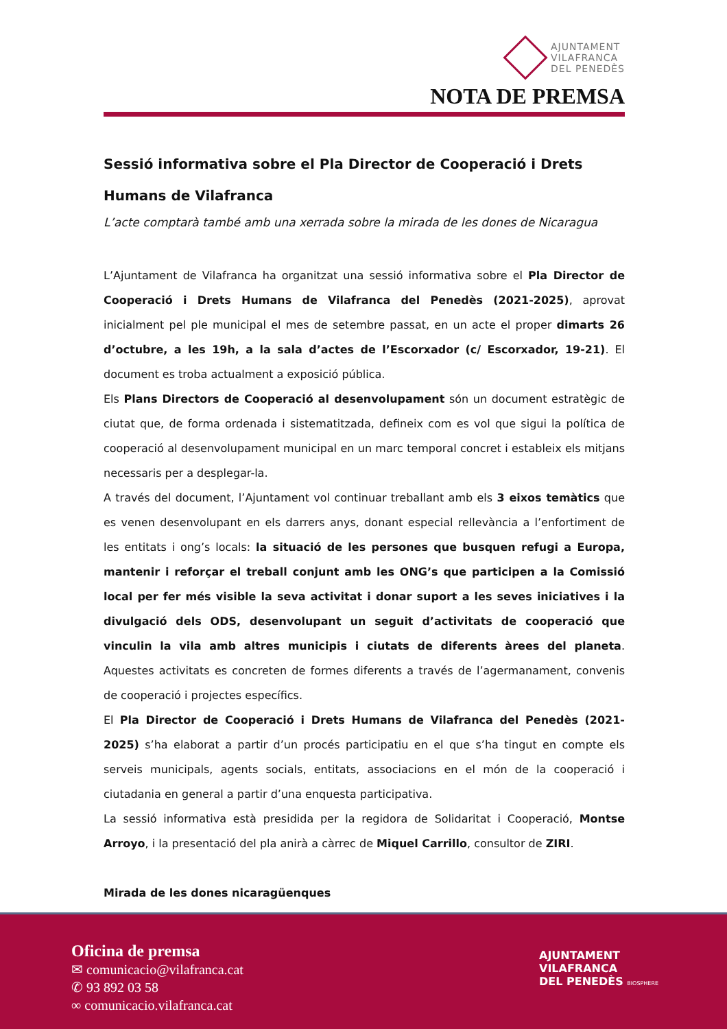AJUNTAMENT
VILAFRANCA
DEL PENEDÈS
NOTA DE PREMSA
Sessió informativa sobre el Pla Director de Cooperació i Drets Humans de Vilafranca
L’acte comptarà també amb una xerrada sobre la mirada de les dones de Nicaragua
L’Ajuntament de Vilafranca ha organitzat una sessió informativa sobre el Pla Director de Cooperació i Drets Humans de Vilafranca del Penedès (2021-2025), aprovat inicialment pel ple municipal el mes de setembre passat, en un acte el proper dimarts 26 d’octubre, a les 19h, a la sala d’actes de l’Escorxador (c/ Escorxador, 19-21). El document es troba actualment a exposició pública.
Els Plans Directors de Cooperació al desenvolupament són un document estratègic de ciutat que, de forma ordenada i sistematitzada, defineix com es vol que sigui la política de cooperació al desenvolupament municipal en un marc temporal concret i estableix els mitjans necessaris per a desplegar-la.
A través del document, l’Ajuntament vol continuar treballant amb els 3 eixos temàtics que es venen desenvolupant en els darrers anys, donant especial rellevància a l’enfortiment de les entitats i ong’s locals: la situació de les persones que busquen refugi a Europa, mantenir i reforçar el treball conjunt amb les ONG’s que participen a la Comissió local per fer més visible la seva activitat i donar suport a les seves iniciatives i la divulgació dels ODS, desenvolupant un seguit d’activitats de cooperació que vinculin la vila amb altres municipis i ciutats de diferents àrees del planeta. Aquestes activitats es concreten de formes diferents a través de l’agermanament, convenis de cooperació i projectes específics.
El Pla Director de Cooperació i Drets Humans de Vilafranca del Penedès (2021-2025) s’ha elaborat a partir d’un procés participatiu en el que s’ha tingut en compte els serveis municipals, agents socials, entitats, associacions en el món de la cooperació i ciutadania en general a partir d’una enquesta participativa.
La sessió informativa està presidida per la regidora de Solidaritat i Cooperació, Montse Arroyo, i la presentació del pla anirà a càrrec de Miquel Carrillo, consultor de ZIRI.
Mirada de les dones nicaragüenques
Oficina de premsa
✉ comunicacio@vilafranca.cat
✆ 93 892 03 58
∞ comunicacio.vilafranca.cat
AJUNTAMENT
VILAFRANCA
DEL PENEDÈS BIOSPHERE